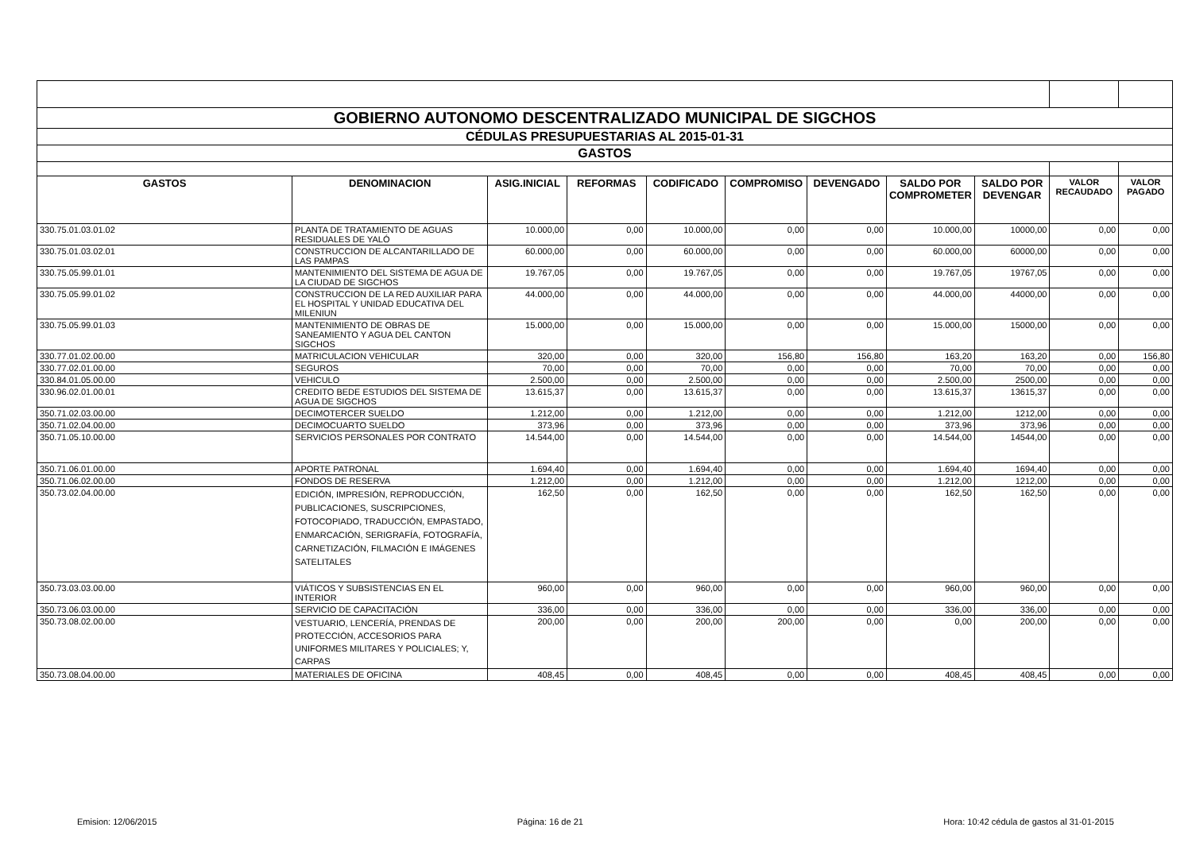| GOBIERNO AUTONOMO DESCENTRALIZADO MUNICIPAL DE SIGCHOS | | | | | | | | | | |
| CÉDULAS PRESUPUESTARIAS AL 2015-01-31 | | | | | | | | | | |
| GASTOS | | | | | | | | | | |
| GASTOS | DENOMINACION | ASIG.INICIAL | REFORMAS | CODIFICADO | COMPROMISO | DEVENGADO | SALDO POR COMPROMETER | SALDO POR DEVENGAR | VALOR RECAUDADO | VALOR PAGADO |
| 330.75.01.03.01.02 | PLANTA DE TRATAMIENTO DE AGUAS RESIDUALES DE YALÓ | 10.000,00 | 0,00 | 10.000,00 | 0,00 | 0,00 | 10.000,00 | 10000,00 | 0,00 | 0,00 |
| 330.75.01.03.02.01 | CONSTRUCCION DE ALCANTARILLADO DE LAS PAMPAS | 60.000,00 | 0,00 | 60.000,00 | 0,00 | 0,00 | 60.000,00 | 60000,00 | 0,00 | 0,00 |
| 330.75.05.99.01.01 | MANTENIMIENTO DEL SISTEMA DE AGUA DE LA CIUDAD DE SIGCHOS | 19.767,05 | 0,00 | 19.767,05 | 0,00 | 0,00 | 19.767,05 | 19767,05 | 0,00 | 0,00 |
| 330.75.05.99.01.02 | CONSTRUCCION DE LA RED AUXILIAR PARA EL HOSPITAL Y UNIDAD EDUCATIVA DEL MILENIUN | 44.000,00 | 0,00 | 44.000,00 | 0,00 | 0,00 | 44.000,00 | 44000,00 | 0,00 | 0,00 |
| 330.75.05.99.01.03 | MANTENIMIENTO DE OBRAS DE SANEAMIENTO Y AGUA DEL CANTON SIGCHOS | 15.000,00 | 0,00 | 15.000,00 | 0,00 | 0,00 | 15.000,00 | 15000,00 | 0,00 | 0,00 |
| 330.77.01.02.00.00 | MATRICULACION VEHICULAR | 320,00 | 0,00 | 320,00 | 156,80 | 156,80 | 163,20 | 163,20 | 0,00 | 156,80 |
| 330.77.02.01.00.00 | SEGUROS | 70,00 | 0,00 | 70,00 | 0,00 | 0,00 | 70,00 | 70,00 | 0,00 | 0,00 |
| 330.84.01.05.00.00 | VEHICULO | 2.500,00 | 0,00 | 2.500,00 | 0,00 | 0,00 | 2.500,00 | 2500,00 | 0,00 | 0,00 |
| 330.96.02.01.00.01 | CREDITO BEDE ESTUDIOS DEL SISTEMA DE AGUA DE SIGCHOS | 13.615,37 | 0,00 | 13.615,37 | 0,00 | 0,00 | 13.615,37 | 13615,37 | 0,00 | 0,00 |
| 350.71.02.03.00.00 | DECIMOTERCER SUELDO | 1.212,00 | 0,00 | 1.212,00 | 0,00 | 0,00 | 1.212,00 | 1212,00 | 0,00 | 0,00 |
| 350.71.02.04.00.00 | DECIMOCUARTO SUELDO | 373,96 | 0,00 | 373,96 | 0,00 | 0,00 | 373,96 | 373,96 | 0,00 | 0,00 |
| 350.71.05.10.00.00 | SERVICIOS PERSONALES POR CONTRATO | 14.544,00 | 0,00 | 14.544,00 | 0,00 | 0,00 | 14.544,00 | 14544,00 | 0,00 | 0,00 |
| 350.71.06.01.00.00 | APORTE PATRONAL | 1.694,40 | 0,00 | 1.694,40 | 0,00 | 0,00 | 1.694,40 | 1694,40 | 0,00 | 0,00 |
| 350.71.06.02.00.00 | FONDOS DE RESERVA | 1.212,00 | 0,00 | 1.212,00 | 0,00 | 0,00 | 1.212,00 | 1212,00 | 0,00 | 0,00 |
| 350.73.02.04.00.00 | EDICIÓN, IMPRESIÓN, REPRODUCCIÓN, PUBLICACIONES, SUSCRIPCIONES, FOTOCOPIADO, TRADUCCIÓN, EMPASTADO, ENMARCACIÓN, SERIGRAFÍA, FOTOGRAFÍA, CARNETIZACIÓN, FILMACIÓN E IMÁGENES SATELITALES | 162,50 | 0,00 | 162,50 | 0,00 | 0,00 | 162,50 | 162,50 | 0,00 | 0,00 |
| 350.73.03.03.00.00 | VIÁTICOS Y SUBSISTENCIAS EN EL INTERIOR | 960,00 | 0,00 | 960,00 | 0,00 | 0,00 | 960,00 | 960,00 | 0,00 | 0,00 |
| 350.73.06.03.00.00 | SERVICIO DE CAPACITACIÓN | 336,00 | 0,00 | 336,00 | 0,00 | 0,00 | 336,00 | 336,00 | 0,00 | 0,00 |
| 350.73.08.02.00.00 | VESTUARIO, LENCERÍA, PRENDAS DE PROTECCIÓN, ACCESORIOS PARA UNIFORMES MILITARES Y POLICIALES; Y, CARPAS | 200,00 | 0,00 | 200,00 | 200,00 | 0,00 | 0,00 | 200,00 | 0,00 | 0,00 |
| 350.73.08.04.00.00 | MATERIALES DE OFICINA | 408,45 | 0,00 | 408,45 | 0,00 | 0,00 | 408,45 | 408,45 | 0,00 | 0,00 |
Emision: 12/06/2015 Página: 16 de 21 Hora: 10:42 cédula de gastos al 31-01-2015